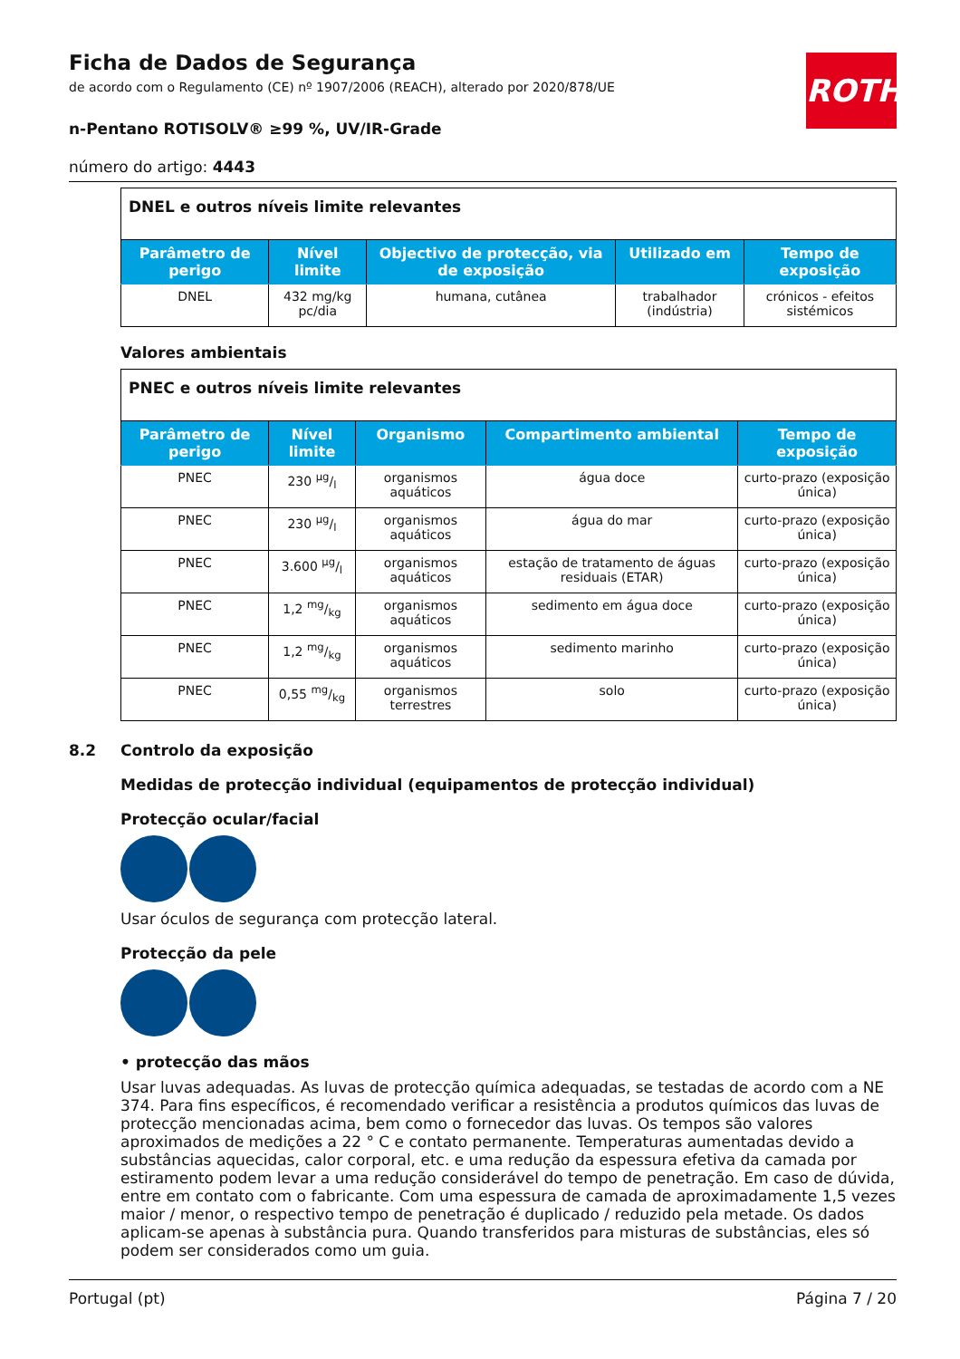ROTH
Ficha de Dados de Segurança
de acordo com o Regulamento (CE) nº 1907/2006 (REACH), alterado por 2020/878/UE
n-Pentano ROTISOLV® ≥99 %, UV/IR-Grade
número do artigo: 4443
| DNEL e outros níveis limite relevantes | | | | |
| Parâmetro de perigo | Nível limite | Objectivo de protecção, via de exposição | Utilizado em | Tempo de exposição |
| DNEL | 432 mg/kg pc/dia | humana, cutânea | trabalhador (indústria) | crónicos - efeitos sistémicos |
Valores ambientais
| PNEC e outros níveis limite relevantes | | | | |
| Parâmetro de perigo | Nível limite | Organismo | Compartimento ambiental | Tempo de exposição |
| PNEC | 230 µg/l | organismos aquáticos | água doce | curto-prazo (exposição única) |
| PNEC | 230 µg/l | organismos aquáticos | água do mar | curto-prazo (exposição única) |
| PNEC | 3.600 µg/l | organismos aquáticos | estação de tratamento de águas residuais (ETAR) | curto-prazo (exposição única) |
| PNEC | 1,2 mg/kg | organismos aquáticos | sedimento em água doce | curto-prazo (exposição única) |
| PNEC | 1,2 mg/kg | organismos aquáticos | sedimento marinho | curto-prazo (exposição única) |
| PNEC | 0,55 mg/kg | organismos terrestres | solo | curto-prazo (exposição única) |
8.2 Controlo da exposição
Medidas de protecção individual (equipamentos de protecção individual)
Protecção ocular/facial
Usar óculos de segurança com protecção lateral.
Protecção da pele
• protecção das mãos
Usar luvas adequadas. As luvas de protecção química adequadas, se testadas de acordo com a NE 374. Para fins específicos, é recomendado verificar a resistência a produtos químicos das luvas de protecção mencionadas acima, bem como o fornecedor das luvas. Os tempos são valores aproximados de medições a 22 ° C e contato permanente. Temperaturas aumentadas devido a substâncias aquecidas, calor corporal, etc. e uma redução da espessura efetiva da camada por estiramento podem levar a uma redução considerável do tempo de penetração. Em caso de dúvida, entre em contato com o fabricante. Com uma espessura de camada de aproximadamente 1,5 vezes maior / menor, o respectivo tempo de penetração é duplicado / reduzido pela metade. Os dados aplicam-se apenas à substância pura. Quando transferidos para misturas de substâncias, eles só podem ser considerados como um guia.
Portugal (pt) Página 7 / 20